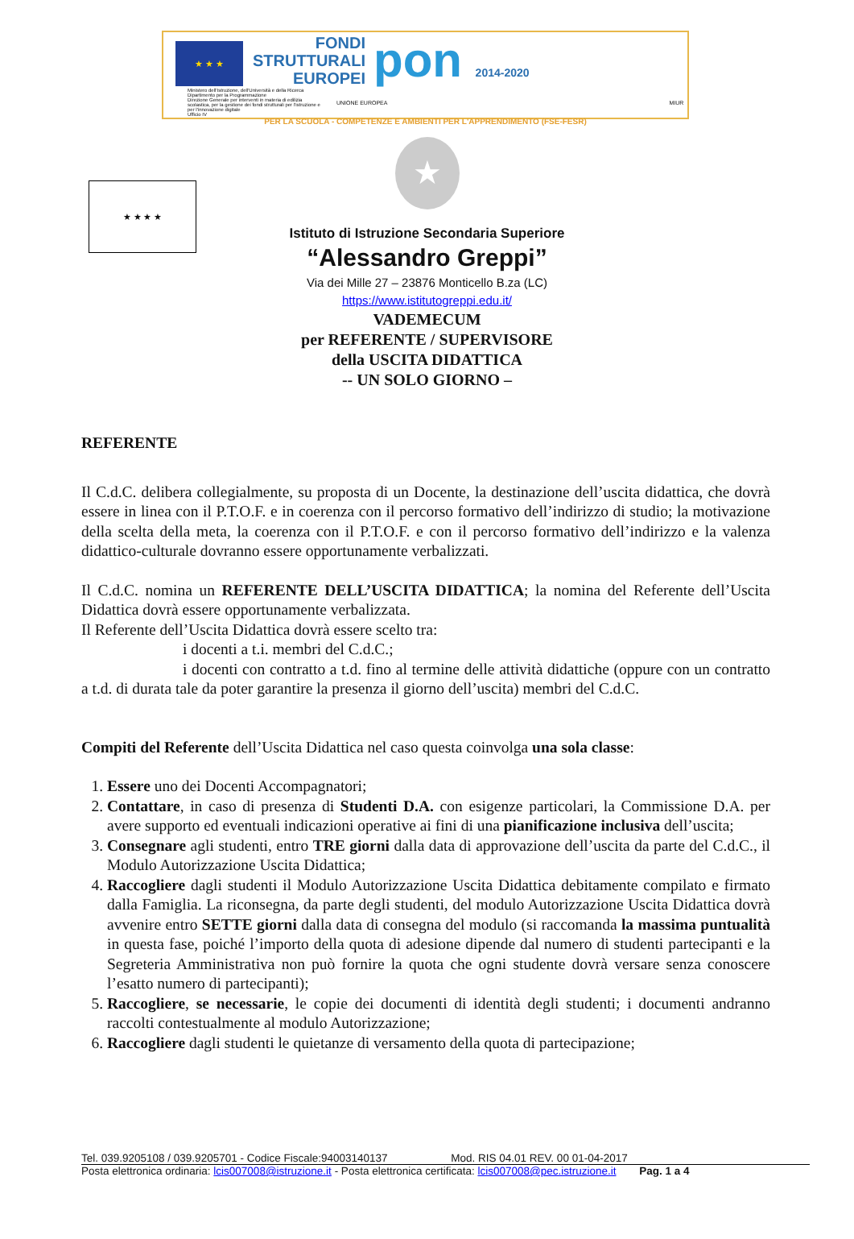★ ★ ★
FONDI
STRUTTURALI
EUROPEI
pon 2014-2020
Ministero dell'Istruzione, dell'Università e della Ricerca
Dipartimento per la Programmazione
Direzione Generale per interventi in materia di edilizia scolastica, per la gestione dei fondi strutturali per l'istruzione e per l'innovazione digitale
Ufficio IV
UNIONE EUROPEA
MIUR
PER LA SCUOLA - COMPETENZE E AMBIENTI PER L'APPRENDIMENTO (FSE-FESR)
★ ★ ★ ★
★
Istituto di Istruzione Secondaria Superiore
“Alessandro Greppi”
Via dei Mille 27 – 23876 Monticello B.za (LC)
https://www.istitutogreppi.edu.it/
VADEMECUM
per REFERENTE / SUPERVISORE
della USCITA DIDATTICA
-- UN SOLO GIORNO –
REFERENTE
Il C.d.C. delibera collegialmente, su proposta di un Docente, la destinazione dell’uscita didattica, che dovrà essere in linea con il P.T.O.F. e in coerenza con il percorso formativo dell’indirizzo di studio; la motivazione della scelta della meta, la coerenza con il P.T.O.F. e con il percorso formativo dell’indirizzo e la valenza didattico-culturale dovranno essere opportunamente verbalizzati.
Il C.d.C. nomina un REFERENTE DELL’USCITA DIDATTICA; la nomina del Referente dell’Uscita Didattica dovrà essere opportunamente verbalizzata.
Il Referente dell’Uscita Didattica dovrà essere scelto tra:
i docenti a t.i. membri del C.d.C.;
i docenti con contratto a t.d. fino al termine delle attività didattiche (oppure con un contratto a t.d. di durata tale da poter garantire la presenza il giorno dell’uscita) membri del C.d.C.
Compiti del Referente dell’Uscita Didattica nel caso questa coinvolga una sola classe:
1. Essere uno dei Docenti Accompagnatori;
2. Contattare, in caso di presenza di Studenti D.A. con esigenze particolari, la Commissione D.A. per avere supporto ed eventuali indicazioni operative ai fini di una pianificazione inclusiva dell’uscita;
3. Consegnare agli studenti, entro TRE giorni dalla data di approvazione dell’uscita da parte del C.d.C., il Modulo Autorizzazione Uscita Didattica;
4. Raccogliere dagli studenti il Modulo Autorizzazione Uscita Didattica debitamente compilato e firmato dalla Famiglia. La riconsegna, da parte degli studenti, del modulo Autorizzazione Uscita Didattica dovrà avvenire entro SETTE giorni dalla data di consegna del modulo (si raccomanda la massima puntualità in questa fase, poiché l’importo della quota di adesione dipende dal numero di studenti partecipanti e la Segreteria Amministrativa non può fornire la quota che ogni studente dovrà versare senza conoscere l’esatto numero di partecipanti);
5. Raccogliere, se necessarie, le copie dei documenti di identità degli studenti; i documenti andranno raccolti contestualmente al modulo Autorizzazione;
6. Raccogliere dagli studenti le quietanze di versamento della quota di partecipazione;
Tel. 039.9205108 / 039.9205701 - Codice Fiscale:94003140137 Mod. RIS 04.01 REV. 00 01-04-2017
Posta elettronica ordinaria: lcis007008@istruzione.it - Posta elettronica certificata: lcis007008@pec.istruzione.it Pag. 1 a 4